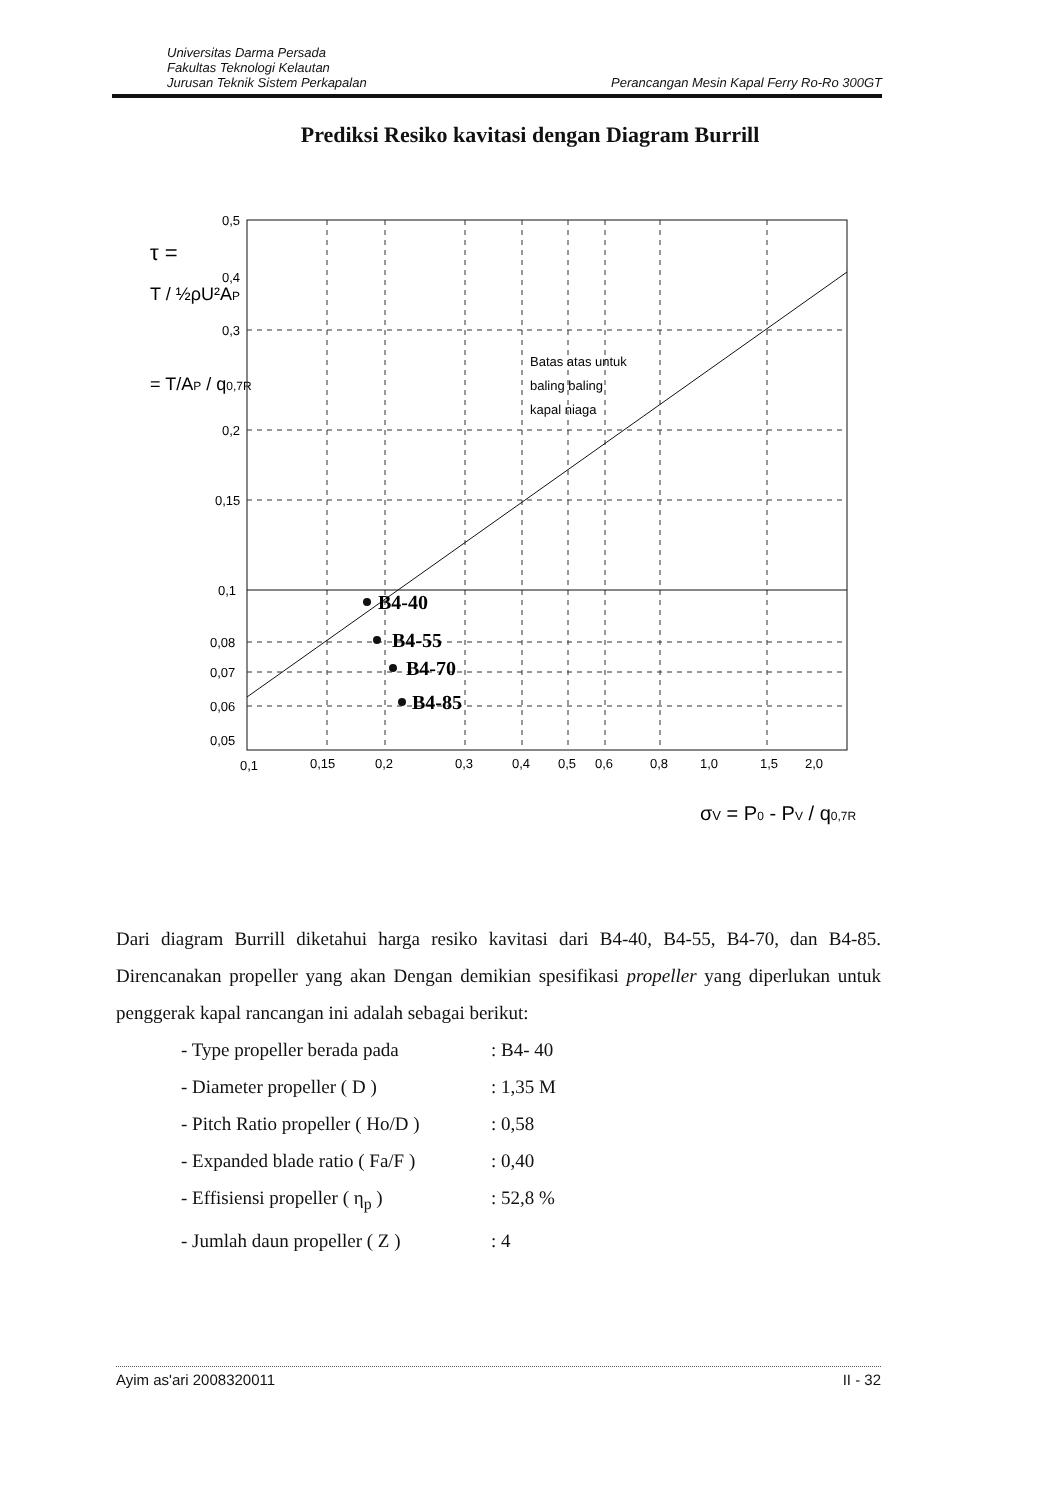Universitas Darma Persada
Fakultas Teknologi Kelautan
Jurusan Teknik Sistem Perkapalan
Perancangan Mesin Kapal Ferry Ro-Ro 300GT
Prediksi Resiko kavitasi dengan Diagram Burrill
B4-40
B4-55
B4-70
B4-85
Batas atas untuk
baling baling
kapal niaga
0,5
0,4
0,3
0,2
0,15
0,1
0,08
0,07
0,06
0,05
0,1
0,15
0,2
0,3
0,4
0,5
0,6
0,8
1,0
1,5
2,0
τ =
T / ½ρU²AP
= T/AP / q0,7R
σV = P0 - PV / q0,7R
Dari diagram Burrill diketahui harga resiko kavitasi dari B4-40, B4-55, B4-70, dan B4-85. Direncanakan propeller yang akan Dengan demikian spesifikasi propeller yang diperlukan untuk penggerak kapal rancangan ini adalah sebagai berikut:
- Type propeller berada pada: B4- 40
- Diameter propeller ( D ): 1,35 M
- Pitch Ratio propeller ( Ho/D ): 0,58
- Expanded blade ratio ( Fa/F ): 0,40
- Effisiensi propeller ( η<sub>p</sub> ): 52,8 %
- Jumlah daun propeller ( Z ): 4
Ayim as'ari 2008320011 II - 32